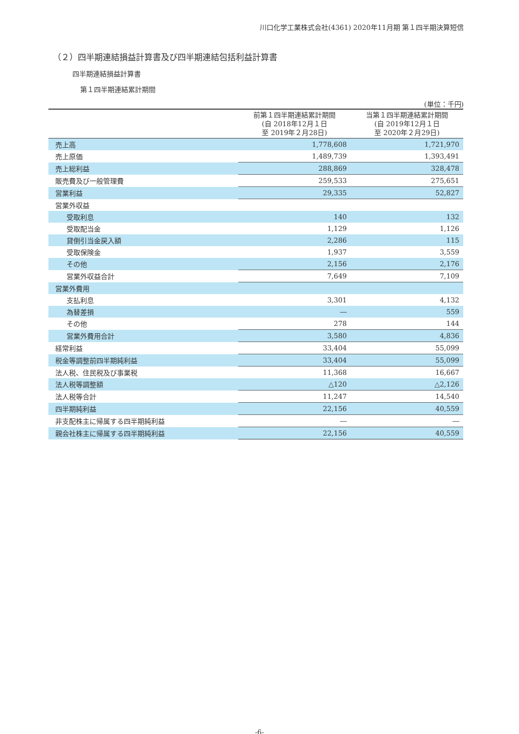川口化学工業株式会社(4361) 2020年11月期 第１四半期決算短信
（２）四半期連結損益計算書及び四半期連結包括利益計算書
四半期連結損益計算書
第１四半期連結累計期間
(単位：千円)
| | 前第１四半期連結累計期間 (自 2018年12月１日 至 2019年２月28日) | 当第１四半期連結累計期間 (自 2019年12月１日 至 2020年２月29日) |
| --- | --- | --- |
| 売上高 | 1,778,608 | 1,721,970 |
| 売上原価 | 1,489,739 | 1,393,491 |
| 売上総利益 | 288,869 | 328,478 |
| 販売費及び一般管理費 | 259,533 | 275,651 |
| 営業利益 | 29,335 | 52,827 |
| 営業外収益 | | |
| 受取利息 | 140 | 132 |
| 受取配当金 | 1,129 | 1,126 |
| 貸倒引当金戻入額 | 2,286 | 115 |
| 受取保険金 | 1,937 | 3,559 |
| その他 | 2,156 | 2,176 |
| 営業外収益合計 | 7,649 | 7,109 |
| 営業外費用 | | |
| 支払利息 | 3,301 | 4,132 |
| 為替差損 | ― | 559 |
| その他 | 278 | 144 |
| 営業外費用合計 | 3,580 | 4,836 |
| 経常利益 | 33,404 | 55,099 |
| 税金等調整前四半期純利益 | 33,404 | 55,099 |
| 法人税、住民税及び事業税 | 11,368 | 16,667 |
| 法人税等調整額 | △120 | △2,126 |
| 法人税等合計 | 11,247 | 14,540 |
| 四半期純利益 | 22,156 | 40,559 |
| 非支配株主に帰属する四半期純利益 | ― | ― |
| 親会社株主に帰属する四半期純利益 | 22,156 | 40,559 |
-6-